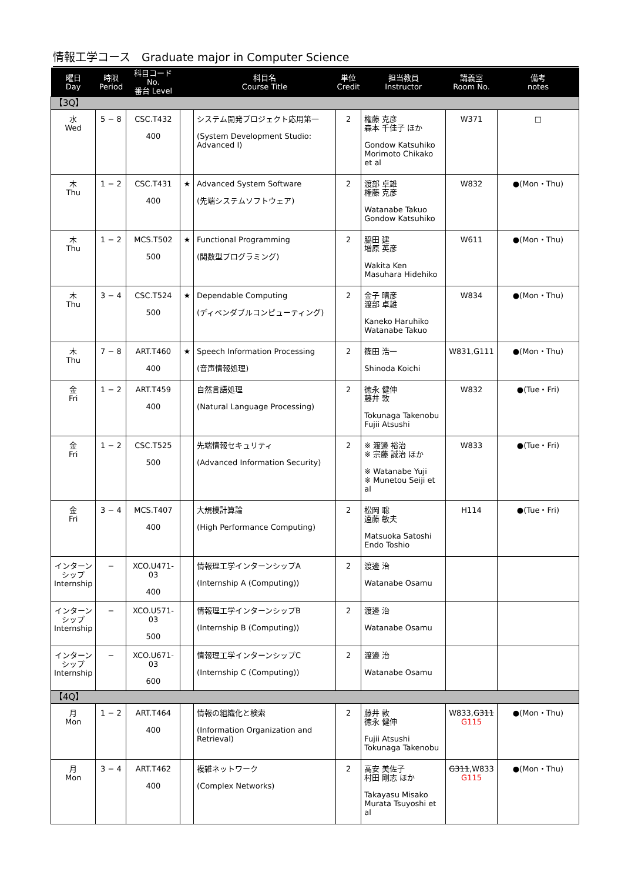情報工学コース　Graduate major in Computer Science
| 曜日 Day | 時限 Period | 科目コード No. 番台 Level | | 科目名 Course Title | 単位 Credit | 担当教員 Instructor | 講義室 Room No. | 備考 notes |
| --- | --- | --- | --- | --- | --- | --- | --- | --- |
| 【3Q】 | | | | | | | | |
| 水 Wed | 5 − 8 | CSC.T432 400 | | システム開発プロジェクト応用第一 (System Development Studio: Advanced I) | 2 | 権藤 克彦 森本 千佳子 ほか Gondow Katsuhiko Morimoto Chikako et al | W371 | □ |
| 木 Thu | 1 − 2 | CSC.T431 400 | ★ | Advanced System Software (先端システムソフトウェア) | 2 | 渡部 卓雄 権藤 克彦 Watanabe Takuo Gondow Katsuhiko | W832 | ●(Mon・Thu) |
| 木 Thu | 1 − 2 | MCS.T502 500 | ★ | Functional Programming (関数型プログラミング) | 2 | 脇田 建 増原 英彦 Wakita Ken Masuhara Hidehiko | W611 | ●(Mon・Thu) |
| 木 Thu | 3 − 4 | CSC.T524 500 | ★ | Dependable Computing (ディペンダブルコンピューティング) | 2 | 金子 晴彦 渡部 卓雄 Kaneko Haruhiko Watanabe Takuo | W834 | ●(Mon・Thu) |
| 木 Thu | 7 − 8 | ART.T460 400 | ★ | Speech Information Processing (音声情報処理) | 2 | 篠田 浩一 Shinoda Koichi | W831,G111 | ●(Mon・Thu) |
| 金 Fri | 1 − 2 | ART.T459 400 | | 自然言語処理 (Natural Language Processing) | 2 | 徳永 健伸 藤井 敦 Tokunaga Takenobu Fujii Atsushi | W832 | ●(Tue・Fri) |
| 金 Fri | 1 − 2 | CSC.T525 500 | | 先端情報セキュリティ (Advanced Information Security) | 2 | ※ 渡邊 裕治 ※ 宗藤 誠治 ほか ※ Watanabe Yuji ※ Munetou Seiji et al | W833 | ●(Tue・Fri) |
| 金 Fri | 3 − 4 | MCS.T407 400 | | 大規模計算論 (High Performance Computing) | 2 | 松岡 聡 遠藤 敏夫 Matsuoka Satoshi Endo Toshio | H114 | ●(Tue・Fri) |
| インターンシップ Internship | − | XCO.U471-03 400 | | 情報理工学インターンシップA (Internship A (Computing)) | 2 | 渡邊 治 Watanabe Osamu | | |
| インターンシップ Internship | − | XCO.U571-03 500 | | 情報理工学インターンシップB (Internship B (Computing)) | 2 | 渡邊 治 Watanabe Osamu | | |
| インターンシップ Internship | − | XCO.U671-03 600 | | 情報理工学インターンシップC (Internship C (Computing)) | 2 | 渡邊 治 Watanabe Osamu | | |
| 【4Q】 | | | | | | | | |
| 月 Mon | 1 − 2 | ART.T464 400 | | 情報の組織化と検索 (Information Organization and Retrieval) | 2 | 藤井 敦 徳永 健伸 Fujii Atsushi Tokunaga Takenobu | W833, G311 G115 | ●(Mon・Thu) |
| 月 Mon | 3 − 4 | ART.T462 400 | | 複雑ネットワーク (Complex Networks) | 2 | 高安 美佐子 村田 剛志 ほか Takayasu Misako Murata Tsuyoshi et al | G311 ,W833 G115 | ●(Mon・Thu) |